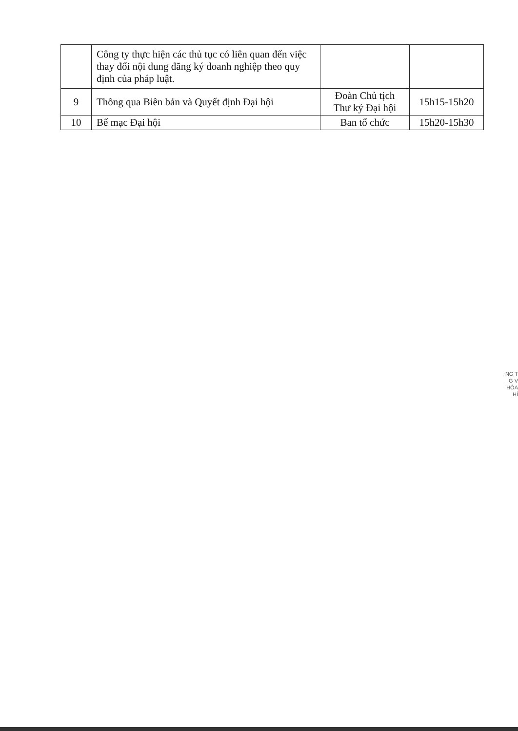| | Công ty thực hiện các thủ tục có liên quan đến việc thay đổi nội dung đăng ký doanh nghiệp theo quy định của pháp luật. | | |
| 9 | Thông qua Biên bản và Quyết định Đại hội | Đoàn Chủ tịch Thư ký Đại hội | 15h15-15h20 |
| 10 | Bế mạc Đại hội | Ban tổ chức | 15h20-15h30 |
NG T
G V
HÓA
HÍ